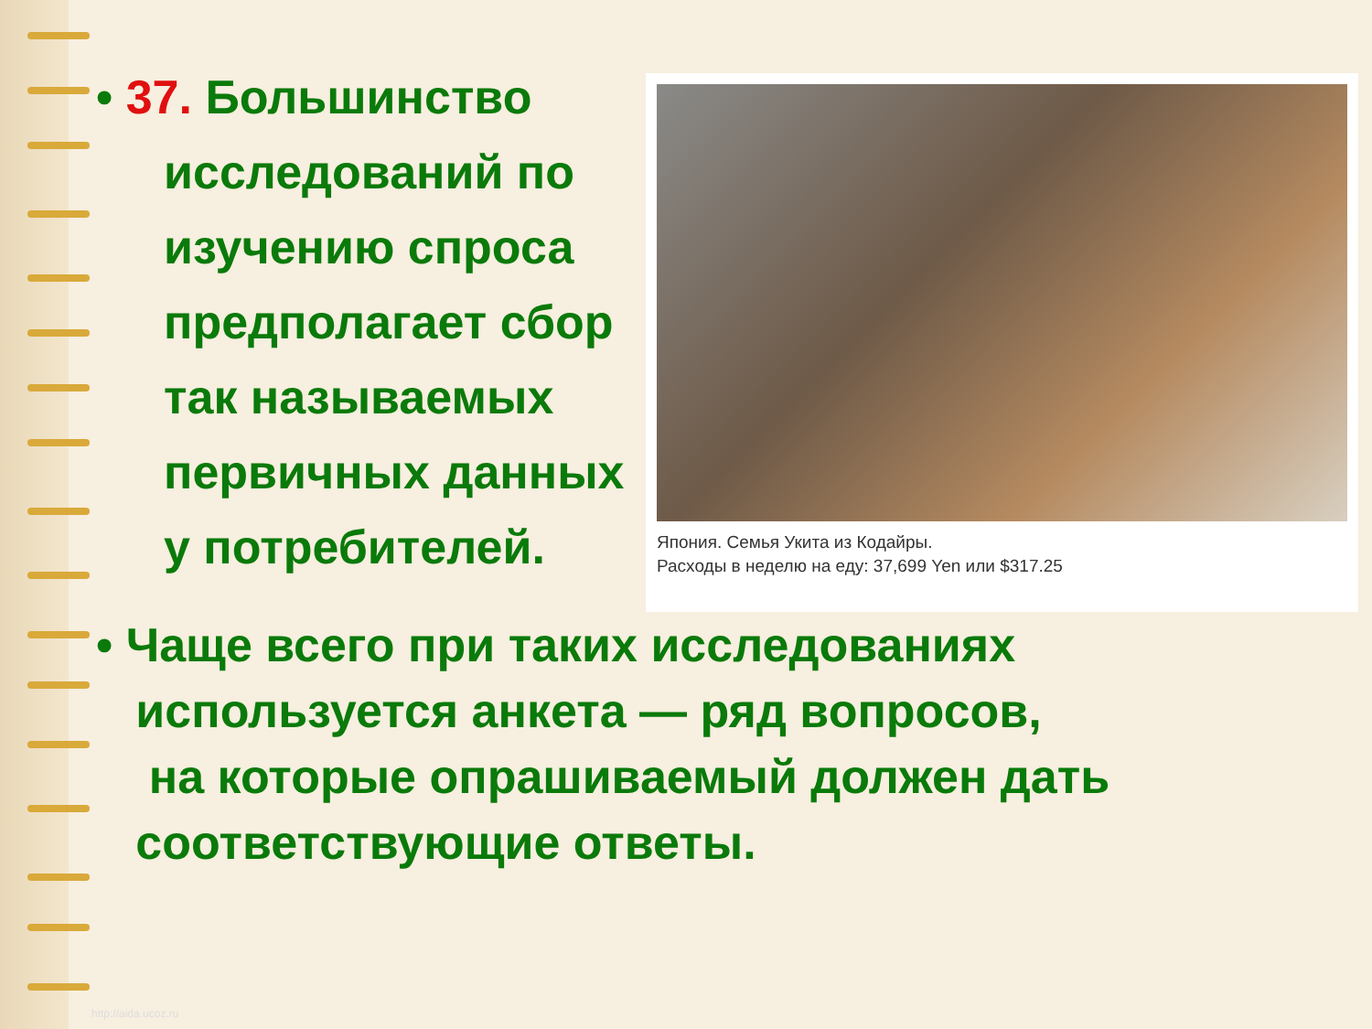• 37. Большинство
исследований по
изучению спроса
предполагает сбор
так называемых
первичных данных
у потребителей.
Япония. Семья Укита из Кодайры.
Расходы в неделю на еду: 37,699 Yen или $317.25
• Чаще всего при таких исследованиях
используется анкета — ряд вопросов,
на которые опрашиваемый должен дать
соответствующие ответы.
http://aida.ucoz.ru